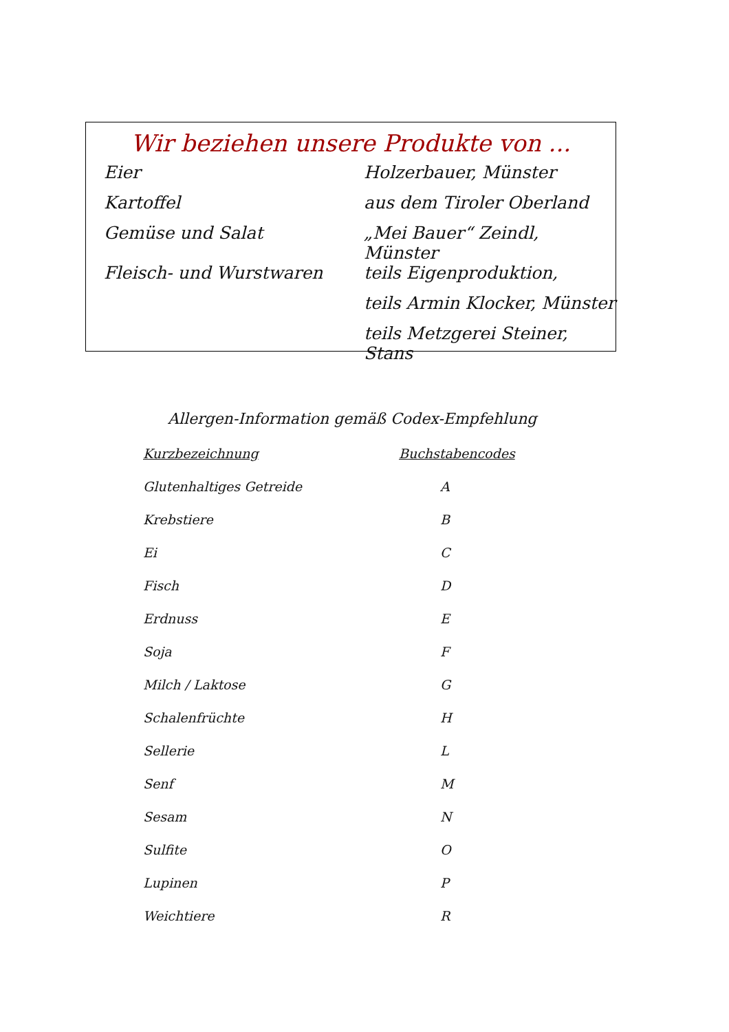Wir beziehen unsere Produkte von ...
| Eier | Holzerbauer, Münster |
| Kartoffel | aus dem Tiroler Oberland |
| Gemüse und Salat | „Mei Bauer“ Zeindl, Münster |
| Fleisch- und Wurstwaren | teils Eigenproduktion, |
| | teils Armin Klocker, Münster |
| | teils Metzgerei Steiner, Stans |
Allergen-Information gemäß Codex-Empfehlung
| Kurzbezeichnung | Buchstabencodes |
| --- | --- |
| Glutenhaltiges Getreide | A |
| Krebstiere | B |
| Ei | C |
| Fisch | D |
| Erdnuss | E |
| Soja | F |
| Milch / Laktose | G |
| Schalenfrüchte | H |
| Sellerie | L |
| Senf | M |
| Sesam | N |
| Sulfite | O |
| Lupinen | P |
| Weichtiere | R |